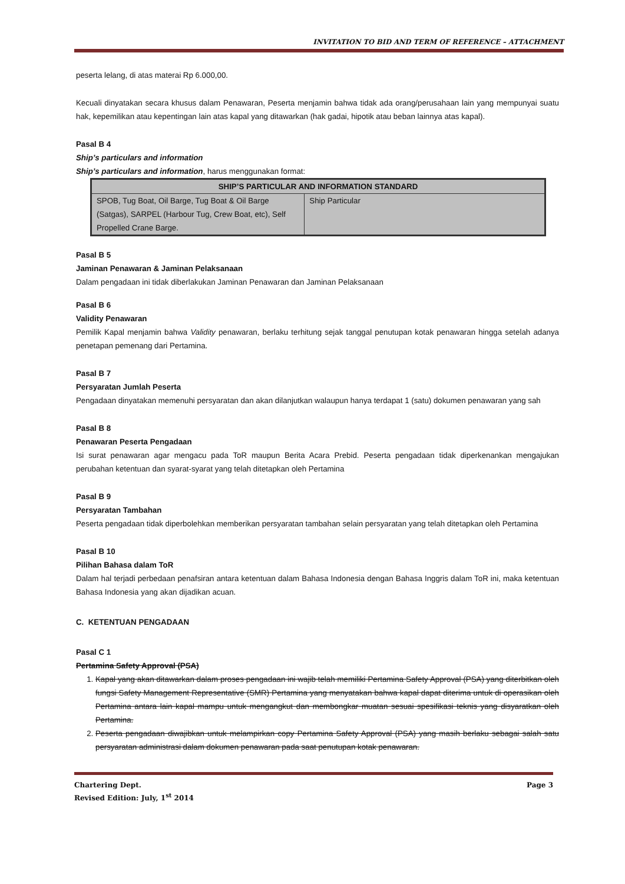INVITATION TO BID AND TERM OF REFERENCE – ATTACHMENT
peserta lelang, di atas materai Rp 6.000,00.
Kecuali dinyatakan secara khusus dalam Penawaran, Peserta menjamin bahwa tidak ada orang/perusahaan lain yang mempunyai suatu hak, kepemilikan atau kepentingan lain atas kapal yang ditawarkan (hak gadai, hipotik atau beban lainnya atas kapal).
Pasal B 4
Ship’s particulars and information
Ship’s particulars and information, harus menggunakan format:
| SHIP’S PARTICULAR AND INFORMATION STANDARD | |
| --- | --- |
| SPOB, Tug Boat, Oil Barge, Tug Boat & Oil Barge (Satgas), SARPEL (Harbour Tug, Crew Boat, etc), Self Propelled Crane Barge. | Ship Particular |
Pasal B 5
Jaminan Penawaran & Jaminan Pelaksanaan
Dalam pengadaan ini tidak diberlakukan Jaminan Penawaran dan Jaminan Pelaksanaan
Pasal B 6
Validity Penawaran
Pemilik Kapal menjamin bahwa Validity penawaran, berlaku terhitung sejak tanggal penutupan kotak penawaran hingga setelah adanya penetapan pemenang dari Pertamina.
Pasal B 7
Persyaratan Jumlah Peserta
Pengadaan dinyatakan memenuhi persyaratan dan akan dilanjutkan walaupun hanya terdapat 1 (satu) dokumen penawaran yang sah
Pasal B 8
Penawaran Peserta Pengadaan
Isi surat penawaran agar mengacu pada ToR maupun Berita Acara Prebid. Peserta pengadaan tidak diperkenankan mengajukan perubahan ketentuan dan syarat-syarat yang telah ditetapkan oleh Pertamina
Pasal B 9
Persyaratan Tambahan
Peserta pengadaan tidak diperbolehkan memberikan persyaratan tambahan selain persyaratan yang telah ditetapkan oleh Pertamina
Pasal B 10
Pilihan Bahasa dalam ToR
Dalam hal terjadi perbedaan penafsiran antara ketentuan dalam Bahasa Indonesia dengan Bahasa Inggris dalam ToR ini, maka ketentuan Bahasa Indonesia yang akan dijadikan acuan.
C. KETENTUAN PENGADAAN
Pasal C 1
Pertamina Safety Approval (PSA)
1. Kapal yang akan ditawarkan dalam proses pengadaan ini wajib telah memiliki Pertamina Safety Approval (PSA) yang diterbitkan oleh fungsi Safety Management Representative (SMR) Pertamina yang menyatakan bahwa kapal dapat diterima untuk di operasikan oleh Pertamina antara lain kapal mampu untuk mengangkut dan membongkar muatan sesuai spesifikasi teknis yang disyaratkan oleh Pertamina.
2. Peserta pengadaan diwajibkan untuk melampirkan copy Pertamina Safety Approval (PSA) yang masih berlaku sebagai salah satu persyaratan administrasi dalam dokumen penawaran pada saat penutupan kotak penawaran.
Chartering Dept. Page 3
Revised Edition: July, 1<sup>st</sup> 2014